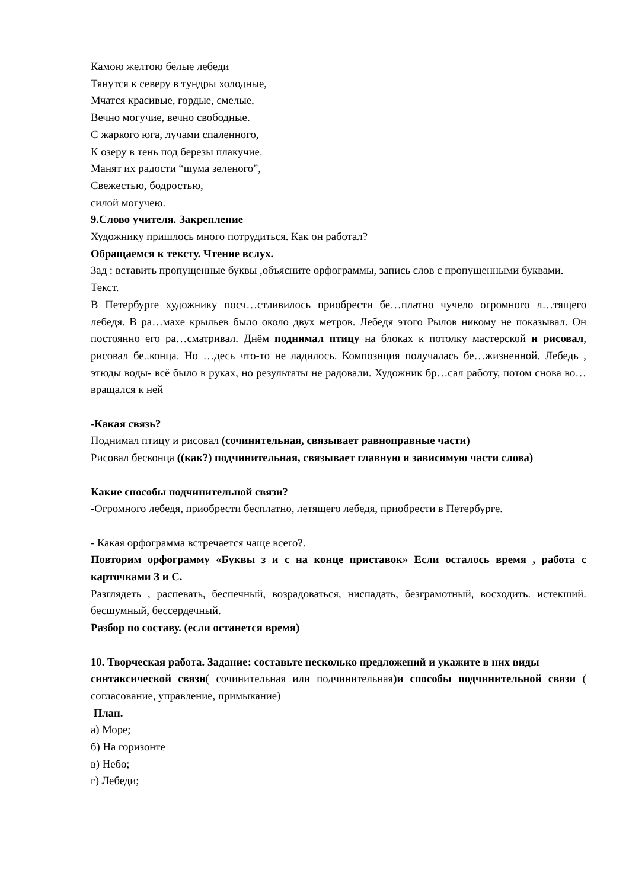Камою желтою белые лебеди
Тянутся к северу в тундры холодные,
Мчатся красивые, гордые, смелые,
Вечно могучие, вечно свободные.
С жаркого юга, лучами спаленного,
К озеру в тень под березы плакучие.
Манят их радости “шума зеленого”,
Свежестью, бодростью,
силой могучею.
9.Слово учителя. Закрепление
Художнику пришлось много потрудиться. Как он работал?
Обращаемся к тексту. Чтение вслух.
Зад : вставить пропущенные буквы ,объясните орфограммы, запись слов с пропущенными буквами.
Текст.
В Петербурге художнику посч…стливилось приобрести бе…платно чучело огромного л…тящего лебедя. В ра…махе крыльев было около двух метров. Лебедя этого Рылов никому не показывал. Он постоянно его ра…сматривал. Днём поднимал птицу на блоках к потолку мастерской и рисовал, рисовал бе..конца. Но …десь что-то не ладилось. Композиция получалась бе…жизненной. Лебедь , этюды воды- всё было в руках, но результаты не радовали. Художник бр…сал работу, потом снова во…вращался к ней
-Какая связь?
Поднимал птицу и рисовал (сочинительная, связывает равноправные части)
Рисовал бесконца ((как?) подчинительная, связывает главную и зависимую части слова)
Какие способы подчинительной связи?
-Огромного лебедя, приобрести бесплатно, летящего лебедя, приобрести в Петербурге.
- Какая орфограмма встречается чаще всего?.
Повторим орфограмму «Буквы з и с на конце приставок» Если осталось время , работа с карточками З и С.
Разглядеть , распевать, беспечный, возрадоваться, ниспадать, безграмотный, восходить. истекший. бесшумный, бессердечный.
Разбор по составу. (если останется время)
10. Творческая работа. Задание: составьте несколько предложений и укажите в них виды
синтаксической связи( сочинительная или подчинительная)и способы подчинительной связи ( согласование, управление, примыкание)
План.
а) Море;
б) На горизонте
в) Небо;
г) Лебеди;